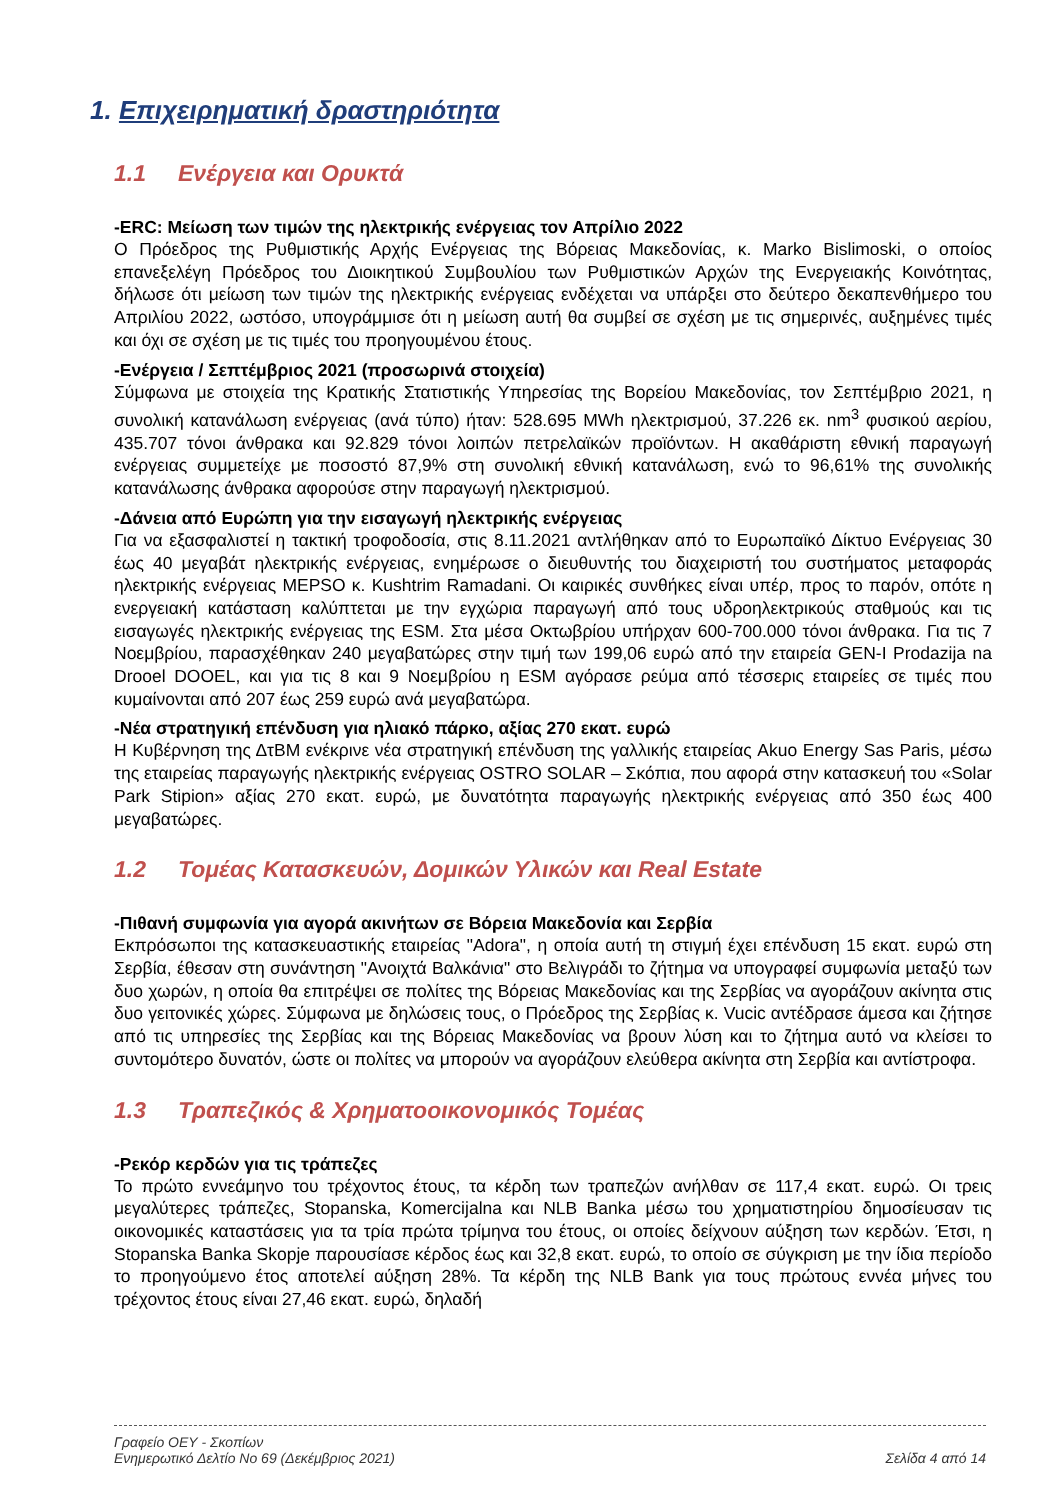1. Επιχειρηματική δραστηριότητα
1.1 Ενέργεια και Ορυκτά
-ERC: Μείωση των τιμών της ηλεκτρικής ενέργειας τον Απρίλιο 2022
Ο Πρόεδρος της Ρυθμιστικής Αρχής Ενέργειας της Βόρειας Μακεδονίας, κ. Marko Bislimoski, ο οποίος επανεξελέγη Πρόεδρος του Διοικητικού Συμβουλίου των Ρυθμιστικών Αρχών της Ενεργειακής Κοινότητας, δήλωσε ότι μείωση των τιμών της ηλεκτρικής ενέργειας ενδέχεται να υπάρξει στο δεύτερο δεκαπενθήμερο του Απριλίου 2022, ωστόσο, υπογράμμισε ότι η μείωση αυτή θα συμβεί σε σχέση με τις σημερινές, αυξημένες τιμές και όχι σε σχέση με τις τιμές του προηγουμένου έτους.
-Ενέργεια / Σεπτέμβριος 2021 (προσωρινά στοιχεία)
Σύμφωνα με στοιχεία της Κρατικής Στατιστικής Υπηρεσίας της Βορείου Μακεδονίας, τον Σεπτέμβριο 2021, η συνολική κατανάλωση ενέργειας (ανά τύπο) ήταν: 528.695 MWh ηλεκτρισμού, 37.226 εκ. nm<sup>3</sup> φυσικού αερίου, 435.707 τόνοι άνθρακα και 92.829 τόνοι λοιπών πετρελαϊκών προϊόντων. Η ακαθάριστη εθνική παραγωγή ενέργειας συμμετείχε με ποσοστό 87,9% στη συνολική εθνική κατανάλωση, ενώ το 96,61% της συνολικής κατανάλωσης άνθρακα αφορούσε στην παραγωγή ηλεκτρισμού.
-Δάνεια από Ευρώπη για την εισαγωγή ηλεκτρικής ενέργειας
Για να εξασφαλιστεί η τακτική τροφοδοσία, στις 8.11.2021 αντλήθηκαν από το Ευρωπαϊκό Δίκτυο Ενέργειας 30 έως 40 μεγαβάτ ηλεκτρικής ενέργειας, ενημέρωσε ο διευθυντής του διαχειριστή του συστήματος μεταφοράς ηλεκτρικής ενέργειας MEPSO κ. Kushtrim Ramadani. Οι καιρικές συνθήκες είναι υπέρ, προς το παρόν, οπότε η ενεργειακή κατάσταση καλύπτεται με την εγχώρια παραγωγή από τους υδροηλεκτρικούς σταθμούς και τις εισαγωγές ηλεκτρικής ενέργειας της ESM. Στα μέσα Οκτωβρίου υπήρχαν 600-700.000 τόνοι άνθρακα. Για τις 7 Νοεμβρίου, παρασχέθηκαν 240 μεγαβατώρες στην τιμή των 199,06 ευρώ από την εταιρεία GEN-I Prodazija na Drooel DOOEL, και για τις 8 και 9 Νοεμβρίου η ESM αγόρασε ρεύμα από τέσσερις εταιρείες σε τιμές που κυμαίνονται από 207 έως 259 ευρώ ανά μεγαβατώρα.
-Νέα στρατηγική επένδυση για ηλιακό πάρκο, αξίας 270 εκατ. ευρώ
Η Κυβέρνηση της ΔτΒΜ ενέκρινε νέα στρατηγική επένδυση της γαλλικής εταιρείας Akuo Energy Sas Paris, μέσω της εταιρείας παραγωγής ηλεκτρικής ενέργειας OSTRO SOLAR – Σκόπια, που αφορά στην κατασκευή του «Solar Park Stipion» αξίας 270 εκατ. ευρώ, με δυνατότητα παραγωγής ηλεκτρικής ενέργειας από 350 έως 400 μεγαβατώρες.
1.2 Τομέας Κατασκευών, Δομικών Υλικών και Real Estate
-Πιθανή συμφωνία για αγορά ακινήτων σε Βόρεια Μακεδονία και Σερβία
Εκπρόσωποι της κατασκευαστικής εταιρείας "Adora", η οποία αυτή τη στιγμή έχει επένδυση 15 εκατ. ευρώ στη Σερβία, έθεσαν στη συνάντηση "Ανοιχτά Βαλκάνια" στο Βελιγράδι το ζήτημα να υπογραφεί συμφωνία μεταξύ των δυο χωρών, η οποία θα επιτρέψει σε πολίτες της Βόρειας Μακεδονίας και της Σερβίας να αγοράζουν ακίνητα στις δυο γειτονικές χώρες. Σύμφωνα με δηλώσεις τους, ο Πρόεδρος της Σερβίας κ. Vucic αντέδρασε άμεσα και ζήτησε από τις υπηρεσίες της Σερβίας και της Βόρειας Μακεδονίας να βρουν λύση και το ζήτημα αυτό να κλείσει το συντομότερο δυνατόν, ώστε οι πολίτες να μπορούν να αγοράζουν ελεύθερα ακίνητα στη Σερβία και αντίστροφα.
1.3 Τραπεζικός & Χρηματοοικονομικός Τομέας
-Ρεκόρ κερδών για τις τράπεζες
Το πρώτο εννεάμηνο του τρέχοντος έτους, τα κέρδη των τραπεζών ανήλθαν σε 117,4 εκατ. ευρώ. Οι τρεις μεγαλύτερες τράπεζες, Stopanska, Komercijalna και NLB Banka μέσω του χρηματιστηρίου δημοσίευσαν τις οικονομικές καταστάσεις για τα τρία πρώτα τρίμηνα του έτους, οι οποίες δείχνουν αύξηση των κερδών. Έτσι, η Stopanska Banka Skopje παρουσίασε κέρδος έως και 32,8 εκατ. ευρώ, το οποίο σε σύγκριση με την ίδια περίοδο το προηγούμενο έτος αποτελεί αύξηση 28%. Τα κέρδη της NLB Bank για τους πρώτους εννέα μήνες του τρέχοντος έτους είναι 27,46 εκατ. ευρώ, δηλαδή
Γραφείο ΟΕΥ - Σκοπίων
Ενημερωτικό Δελτίο Νο 69 (Δεκέμβριος 2021) Σελίδα 4 από 14